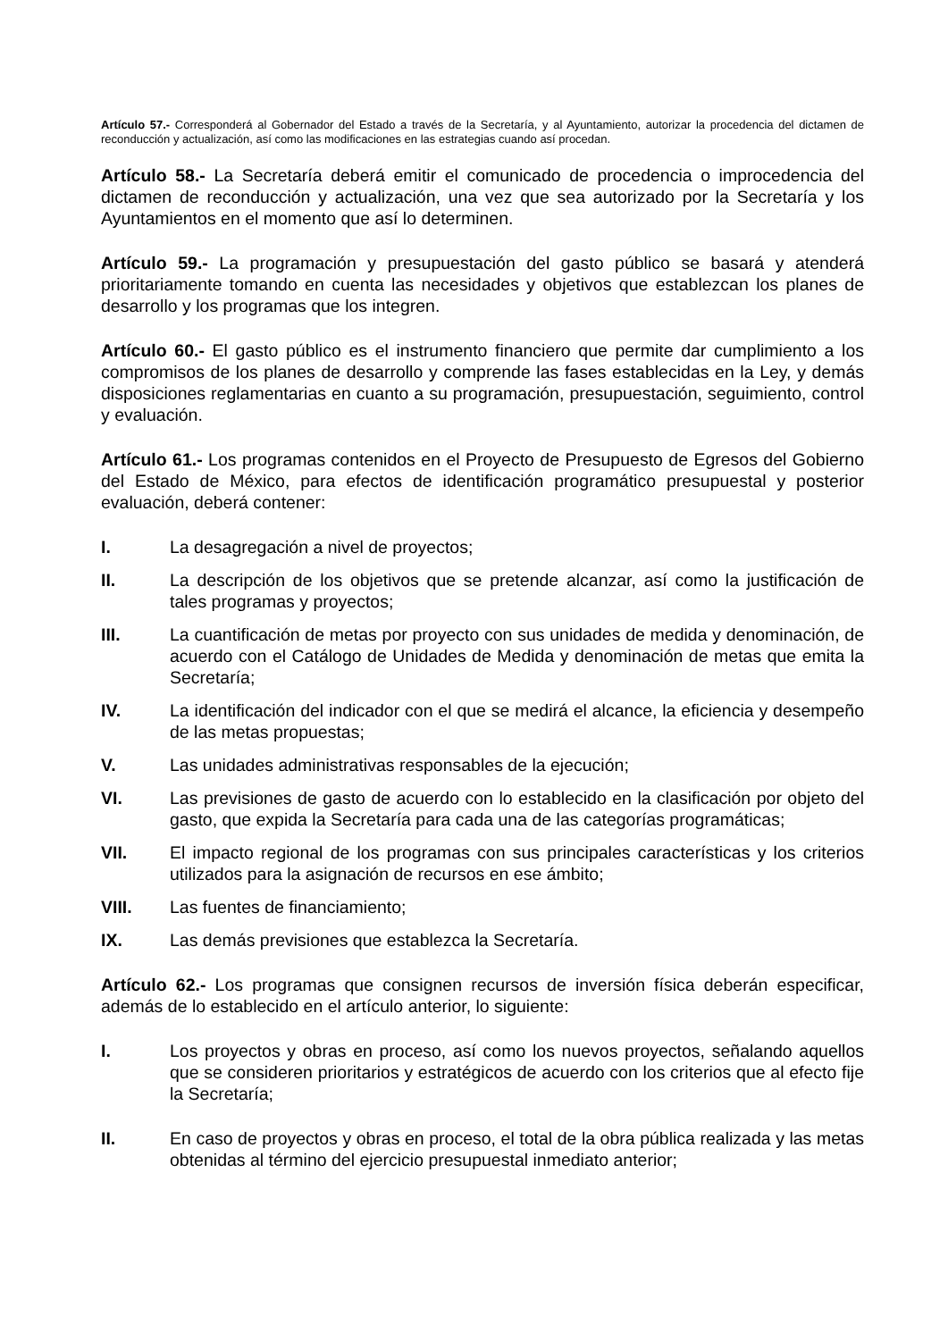Artículo 57.- Corresponderá al Gobernador del Estado a través de la Secretaría, y al Ayuntamiento, autorizar la procedencia del dictamen de reconducción y actualización, así como las modificaciones en las estrategias cuando así procedan.
Artículo 58.- La Secretaría deberá emitir el comunicado de procedencia o improcedencia del dictamen de reconducción y actualización, una vez que sea autorizado por la Secretaría y los Ayuntamientos en el momento que así lo determinen.
Artículo 59.- La programación y presupuestación del gasto público se basará y atenderá prioritariamente tomando en cuenta las necesidades y objetivos que establezcan los planes de desarrollo y los programas que los integren.
Artículo 60.- El gasto público es el instrumento financiero que permite dar cumplimiento a los compromisos de los planes de desarrollo y comprende las fases establecidas en la Ley, y demás disposiciones reglamentarias en cuanto a su programación, presupuestación, seguimiento, control y evaluación.
Artículo 61.- Los programas contenidos en el Proyecto de Presupuesto de Egresos del Gobierno del Estado de México, para efectos de identificación programático presupuestal y posterior evaluación, deberá contener:
I. La desagregación a nivel de proyectos;
II. La descripción de los objetivos que se pretende alcanzar, así como la justificación de tales programas y proyectos;
III. La cuantificación de metas por proyecto con sus unidades de medida y denominación, de acuerdo con el Catálogo de Unidades de Medida y denominación de metas que emita la Secretaría;
IV. La identificación del indicador con el que se medirá el alcance, la eficiencia y desempeño de las metas propuestas;
V. Las unidades administrativas responsables de la ejecución;
VI. Las previsiones de gasto de acuerdo con lo establecido en la clasificación por objeto del gasto, que expida la Secretaría para cada una de las categorías programáticas;
VII. El impacto regional de los programas con sus principales características y los criterios utilizados para la asignación de recursos en ese ámbito;
VIII. Las fuentes de financiamiento;
IX. Las demás previsiones que establezca la Secretaría.
Artículo 62.- Los programas que consignen recursos de inversión física deberán especificar, además de lo establecido en el artículo anterior, lo siguiente:
I. Los proyectos y obras en proceso, así como los nuevos proyectos, señalando aquellos que se consideren prioritarios y estratégicos de acuerdo con los criterios que al efecto fije la Secretaría;
II. En caso de proyectos y obras en proceso, el total de la obra pública realizada y las metas obtenidas al término del ejercicio presupuestal inmediato anterior;